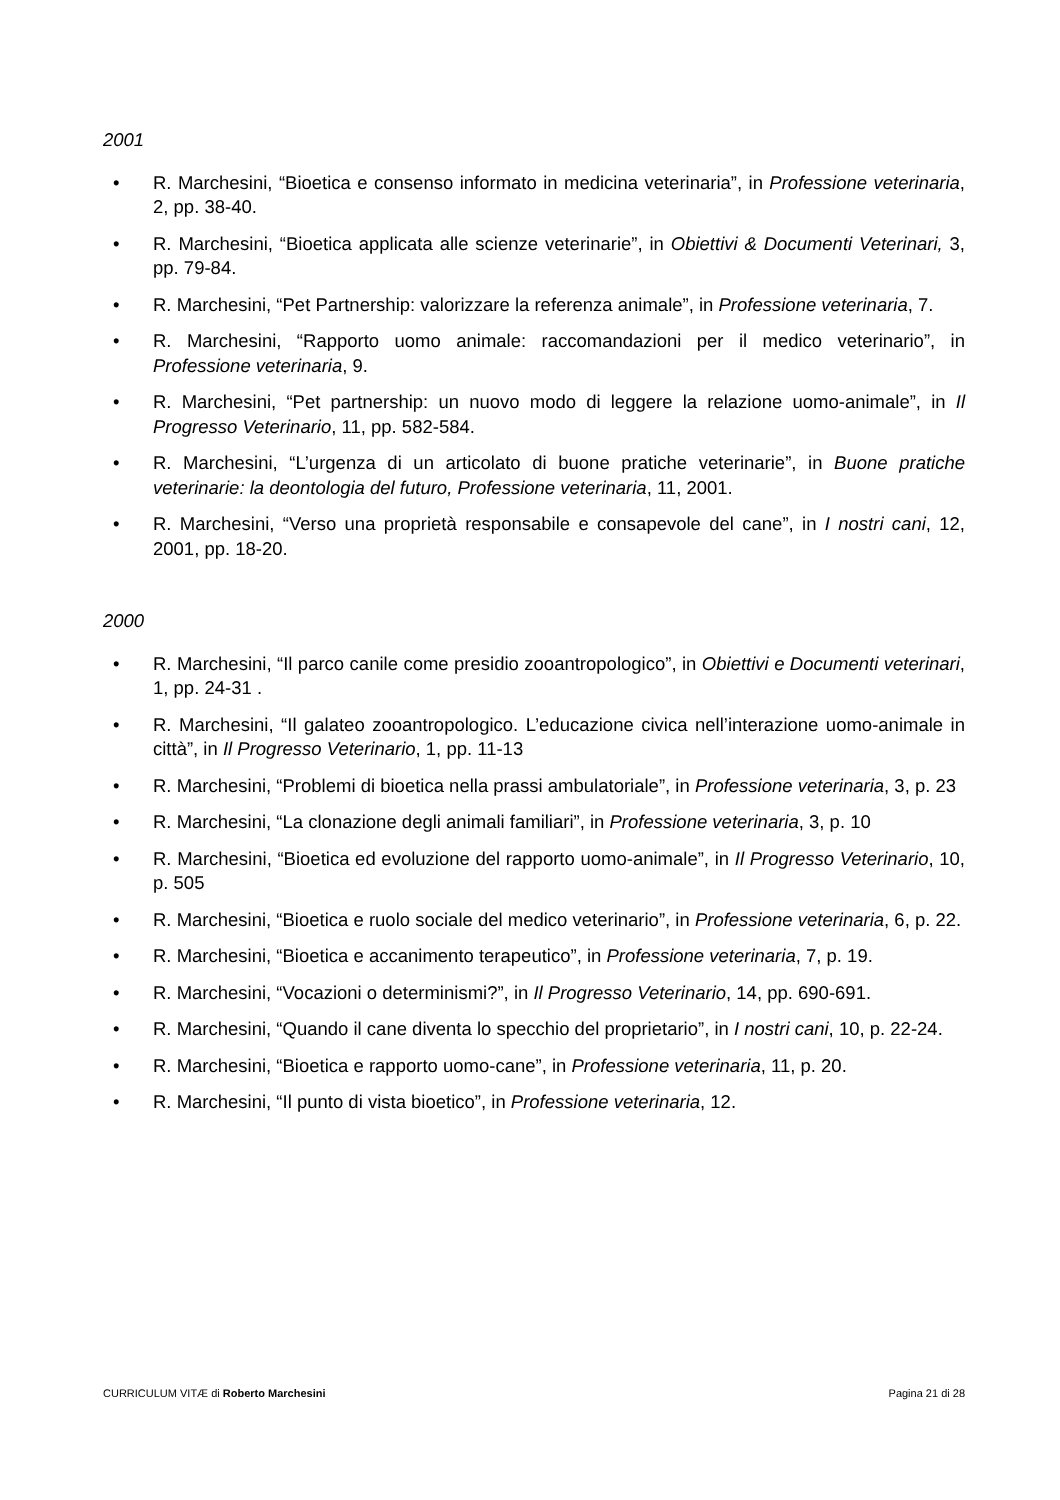2001
• R. Marchesini, “Bioetica e consenso informato in medicina veterinaria”, in Professione veterinaria, 2, pp. 38-40.
• R. Marchesini, “Bioetica applicata alle scienze veterinarie”, in Obiettivi & Documenti Veterinari, 3, pp. 79-84.
• R. Marchesini, “Pet Partnership: valorizzare la referenza animale”, in Professione veterinaria, 7.
• R. Marchesini, “Rapporto uomo animale: raccomandazioni per il medico veterinario”, in Professione veterinaria, 9.
• R. Marchesini, “Pet partnership: un nuovo modo di leggere la relazione uomo-animale”, in Il Progresso Veterinario, 11, pp. 582-584.
• R. Marchesini, “L’urgenza di un articolato di buone pratiche veterinarie”, in Buone pratiche veterinarie: la deontologia del futuro, Professione veterinaria, 11, 2001.
• R. Marchesini, “Verso una proprietà responsabile e consapevole del cane”, in I nostri cani, 12, 2001, pp. 18-20.
2000
• R. Marchesini, “Il parco canile come presidio zooantropologico”, in Obiettivi e Documenti veterinari, 1, pp. 24-31 .
• R. Marchesini, “Il galateo zooantropologico. L’educazione civica nell’interazione uomo-animale in città”, in Il Progresso Veterinario, 1, pp. 11-13
• R. Marchesini, “Problemi di bioetica nella prassi ambulatoriale”, in Professione veterinaria, 3, p. 23
• R. Marchesini, “La clonazione degli animali familiari”, in Professione veterinaria, 3, p. 10
• R. Marchesini, “Bioetica ed evoluzione del rapporto uomo-animale”, in Il Progresso Veterinario, 10, p. 505
• R. Marchesini, “Bioetica e ruolo sociale del medico veterinario”, in Professione veterinaria, 6, p. 22.
• R. Marchesini, “Bioetica e accanimento terapeutico”, in Professione veterinaria, 7, p. 19.
• R. Marchesini, “Vocazioni o determinismi?”, in Il Progresso Veterinario, 14, pp. 690-691.
• R. Marchesini, “Quando il cane diventa lo specchio del proprietario”, in I nostri cani, 10, p. 22-24.
• R. Marchesini, “Bioetica e rapporto uomo-cane”, in Professione veterinaria, 11, p. 20.
• R. Marchesini, “Il punto di vista bioetico”, in Professione veterinaria, 12.
CURRICULUM VITÆ di Roberto Marchesini Pagina 21 di 28